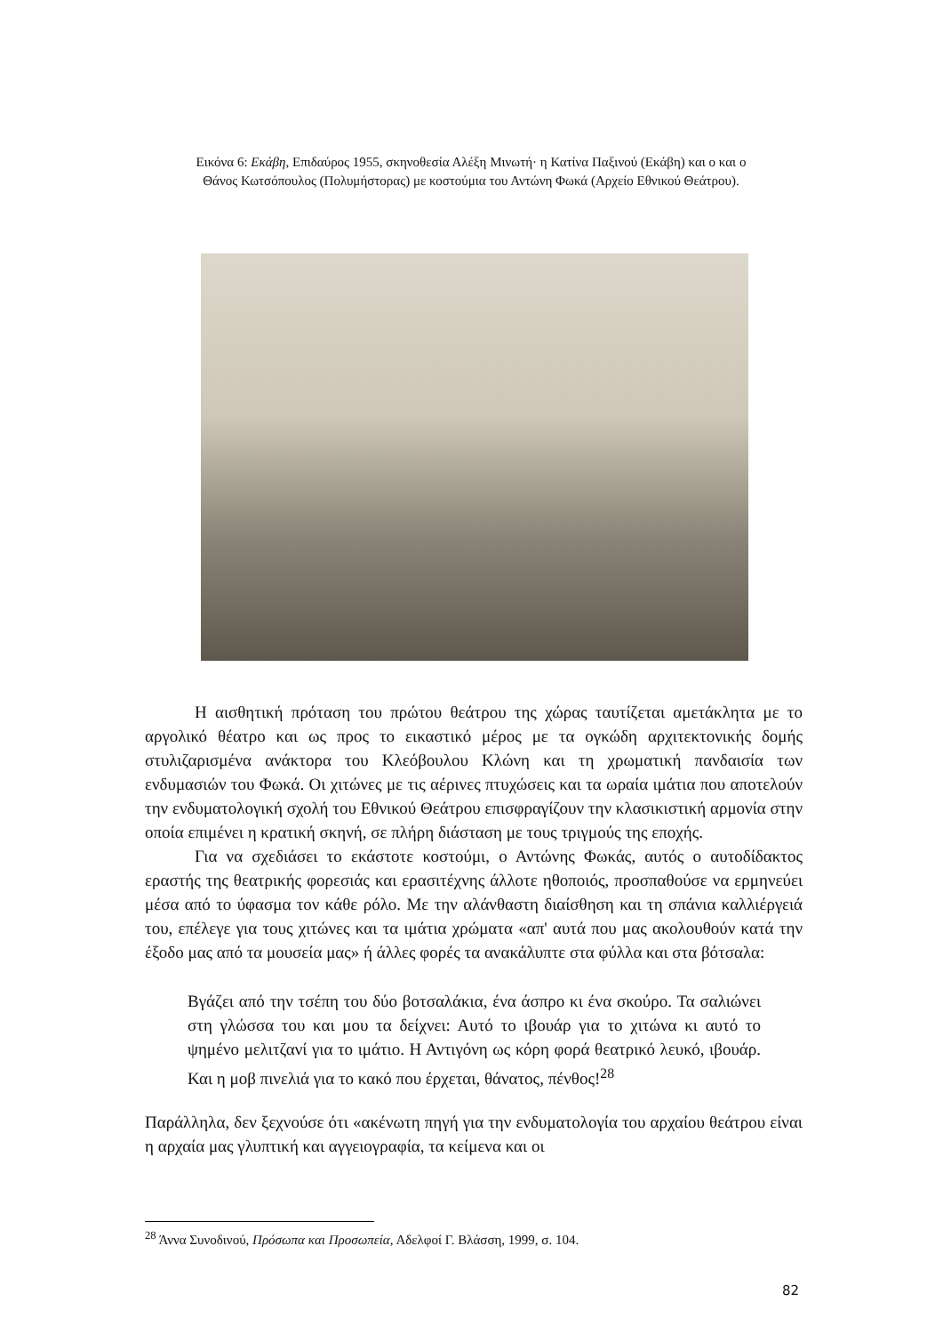Εικόνα 6: Εκάβη, Επιδαύρος 1955, σκηνοθεσία Αλέξη Μινωτή· η Κατίνα Παξινού (Εκάβη) και ο και ο Θάνος Κωτσόπουλος (Πολυμήστορας) με κοστούμια του Αντώνη Φωκά (Αρχείο Εθνικού Θεάτρου).
Η αισθητική πρόταση του πρώτου θεάτρου της χώρας ταυτίζεται αμετάκλητα με το αργολικό θέατρο και ως προς το εικαστικό μέρος με τα ογκώδη αρχιτεκτονικής δομής στυλιζαρισμένα ανάκτορα του Κλεόβουλου Κλώνη και τη χρωματική πανδαισία των ενδυμασιών του Φωκά. Οι χιτώνες με τις αέρινες πτυχώσεις και τα ωραία ιμάτια που αποτελούν την ενδυματολογική σχολή του Εθνικού Θεάτρου επισφραγίζουν την κλασικιστική αρμονία στην οποία επιμένει η κρατική σκηνή, σε πλήρη διάσταση με τους τριγμούς της εποχής.
Για να σχεδιάσει το εκάστοτε κοστούμι, ο Αντώνης Φωκάς, αυτός ο αυτοδίδακτος εραστής της θεατρικής φορεσιάς και ερασιτέχνης άλλοτε ηθοποιός, προσπαθούσε να ερμηνεύει μέσα από το ύφασμα τον κάθε ρόλο. Με την αλάνθαστη διαίσθηση και τη σπάνια καλλιέργειά του, επέλεγε για τους χιτώνες και τα ιμάτια χρώματα «απ' αυτά που μας ακολουθούν κατά την έξοδο μας από τα μουσεία μας» ή άλλες φορές τα ανακάλυπτε στα φύλλα και στα βότσαλα:
Βγάζει από την τσέπη του δύο βοτσαλάκια, ένα άσπρο κι ένα σκούρο. Τα σαλιώνει στη γλώσσα του και μου τα δείχνει: Αυτό το ιβουάρ για το χιτώνα κι αυτό το ψημένο μελιτζανί για το ιμάτιο. Η Αντιγόνη ως κόρη φορά θεατρικό λευκό, ιβουάρ. Και η μοβ πινελιά για το κακό που έρχεται, θάνατος, πένθος!<sup>28</sup>
Παράλληλα, δεν ξεχνούσε ότι «ακένωτη πηγή για την ενδυματολογία του αρχαίου θεάτρου είναι η αρχαία μας γλυπτική και αγγειογραφία, τα κείμενα και οι
<sup>28</sup> Άννα Συνοδινού, Πρόσωπα και Προσωπεία, Αδελφοί Γ. Βλάσση, 1999, σ. 104.
82